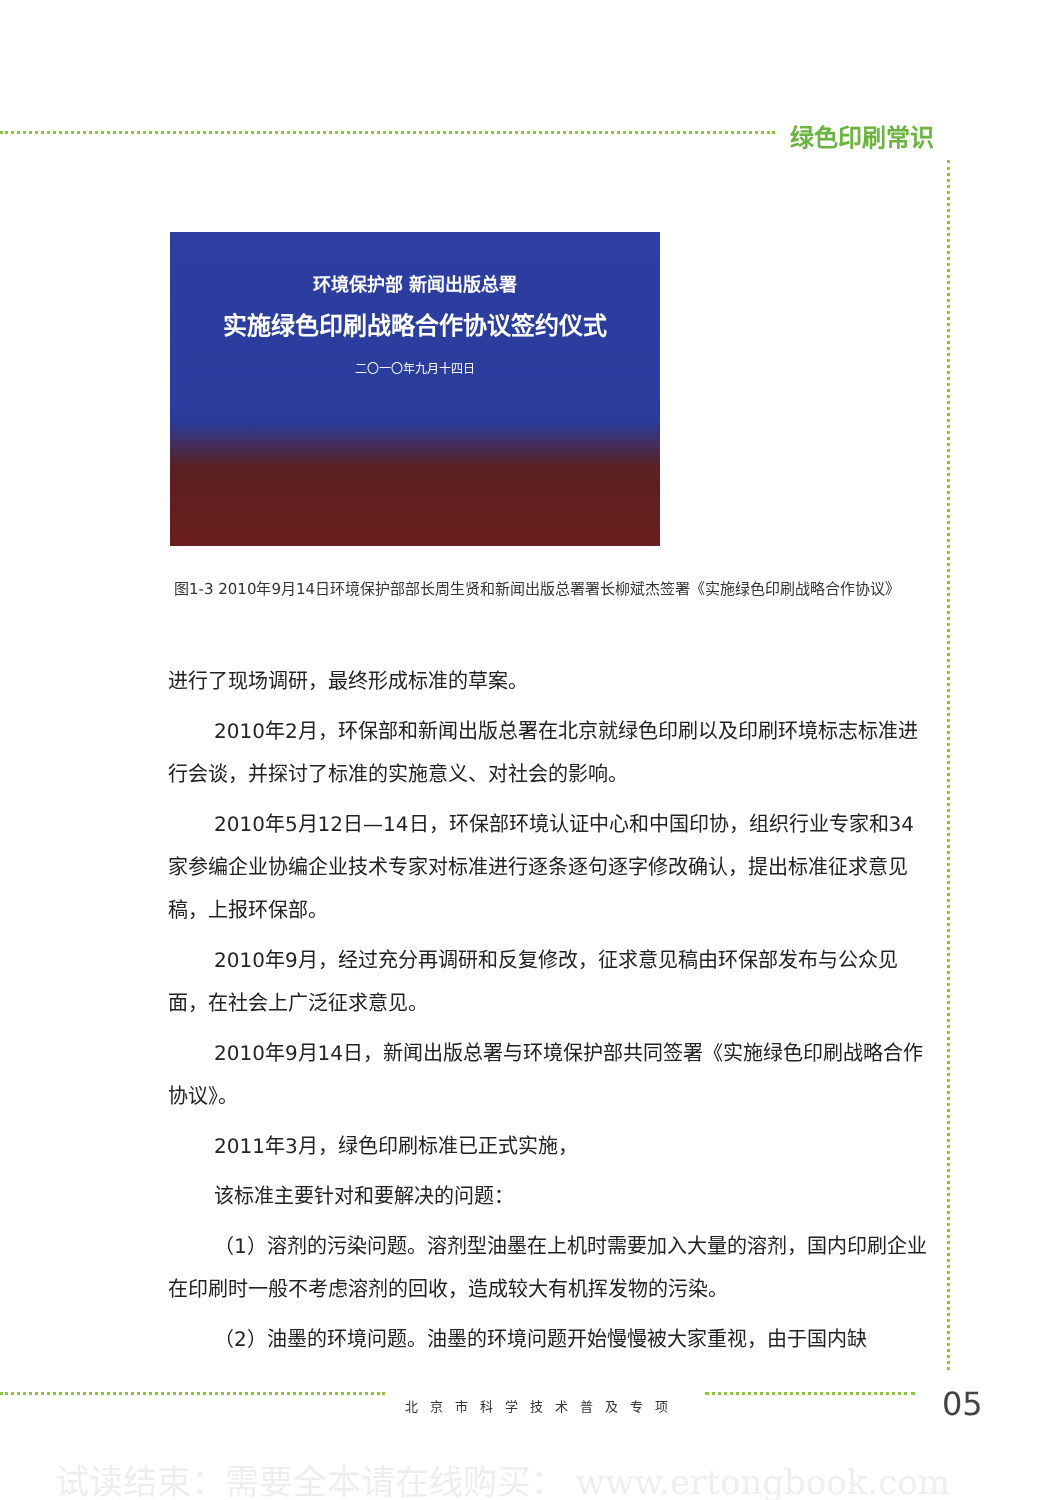绿色印刷常识
环境保护部 新闻出版总署
实施绿色印刷战略合作协议签约仪式
二〇一〇年九月十四日
图1-3 2010年9月14日环境保护部部长周生贤和新闻出版总署署长柳斌杰签署《实施绿色印刷战略合作协议》
进行了现场调研，最终形成标准的草案。
2010年2月，环保部和新闻出版总署在北京就绿色印刷以及印刷环境标志标准进行会谈，并探讨了标准的实施意义、对社会的影响。
2010年5月12日—14日，环保部环境认证中心和中国印协，组织行业专家和34家参编企业协编企业技术专家对标准进行逐条逐句逐字修改确认，提出标准征求意见稿，上报环保部。
2010年9月，经过充分再调研和反复修改，征求意见稿由环保部发布与公众见面，在社会上广泛征求意见。
2010年9月14日，新闻出版总署与环境保护部共同签署《实施绿色印刷战略合作协议》。
2011年3月，绿色印刷标准已正式实施，
该标准主要针对和要解决的问题：
（1）溶剂的污染问题。溶剂型油墨在上机时需要加入大量的溶剂，国内印刷企业在印刷时一般不考虑溶剂的回收，造成较大有机挥发物的污染。
（2）油墨的环境问题。油墨的环境问题开始慢慢被大家重视，由于国内缺
北京市科学技术普及专项 05
试读结束：需要全本请在线购买： www.ertongbook.com